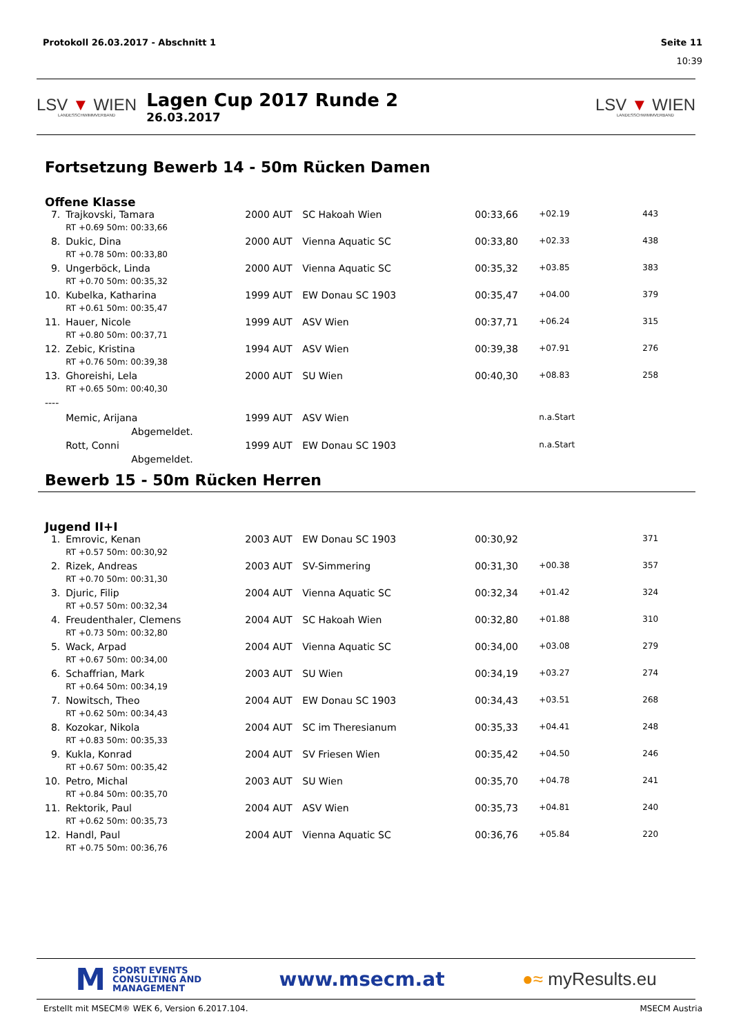Protokoll 26.03.2017 - Abschnitt 1 Seite 11
10:39
LSV ▼ WIEN
LANDESSCHWIMMVERBAND
Lagen Cup 2017 Runde 2
26.03.2017
LSV ▼ WIEN
LANDESSCHWIMMVERBAND
Fortsetzung Bewerb 14 - 50m Rücken Damen
Offene Klasse
| 7. | Trajkovski, Tamara | 2000 | AUT | SC Hakoah Wien | 00:33,66 | +02.19 | 443 |
| | RT +0.69 50m: 00:33,66 | | | | | | |
| 8. | Dukic, Dina | 2000 | AUT | Vienna Aquatic SC | 00:33,80 | +02.33 | 438 |
| | RT +0.78 50m: 00:33,80 | | | | | | |
| 9. | Ungerböck, Linda | 2000 | AUT | Vienna Aquatic SC | 00:35,32 | +03.85 | 383 |
| | RT +0.70 50m: 00:35,32 | | | | | | |
| 10. | Kubelka, Katharina | 1999 | AUT | EW Donau SC 1903 | 00:35,47 | +04.00 | 379 |
| | RT +0.61 50m: 00:35,47 | | | | | | |
| 11. | Hauer, Nicole | 1999 | AUT | ASV Wien | 00:37,71 | +06.24 | 315 |
| | RT +0.80 50m: 00:37,71 | | | | | | |
| 12. | Zebic, Kristina | 1994 | AUT | ASV Wien | 00:39,38 | +07.91 | 276 |
| | RT +0.76 50m: 00:39,38 | | | | | | |
| 13. | Ghoreishi, Lela | 2000 | AUT | SU Wien | 00:40,30 | +08.83 | 258 |
| | RT +0.65 50m: 00:40,30 | | | | | | |
| ---- | | | | | | | |
| | Memic, Arijana | 1999 | AUT | ASV Wien | | n.a.Start | |
| | Abgemeldet. | | | | | | |
| | Rott, Conni | 1999 | AUT | EW Donau SC 1903 | | n.a.Start | |
| | Abgemeldet. | | | | | | |
Bewerb 15 - 50m Rücken Herren
Jugend II+I
| 1. | Emrovic, Kenan | 2003 | AUT | EW Donau SC 1903 | 00:30,92 | | 371 |
| | RT +0.57 50m: 00:30,92 | | | | | | |
| 2. | Rizek, Andreas | 2003 | AUT | SV-Simmering | 00:31,30 | +00.38 | 357 |
| | RT +0.70 50m: 00:31,30 | | | | | | |
| 3. | Djuric, Filip | 2004 | AUT | Vienna Aquatic SC | 00:32,34 | +01.42 | 324 |
| | RT +0.57 50m: 00:32,34 | | | | | | |
| 4. | Freudenthaler, Clemens | 2004 | AUT | SC Hakoah Wien | 00:32,80 | +01.88 | 310 |
| | RT +0.73 50m: 00:32,80 | | | | | | |
| 5. | Wack, Arpad | 2004 | AUT | Vienna Aquatic SC | 00:34,00 | +03.08 | 279 |
| | RT +0.67 50m: 00:34,00 | | | | | | |
| 6. | Schaffrian, Mark | 2003 | AUT | SU Wien | 00:34,19 | +03.27 | 274 |
| | RT +0.64 50m: 00:34,19 | | | | | | |
| 7. | Nowitsch, Theo | 2004 | AUT | EW Donau SC 1903 | 00:34,43 | +03.51 | 268 |
| | RT +0.62 50m: 00:34,43 | | | | | | |
| 8. | Kozokar, Nikola | 2004 | AUT | SC im Theresianum | 00:35,33 | +04.41 | 248 |
| | RT +0.83 50m: 00:35,33 | | | | | | |
| 9. | Kukla, Konrad | 2004 | AUT | SV Friesen Wien | 00:35,42 | +04.50 | 246 |
| | RT +0.67 50m: 00:35,42 | | | | | | |
| 10. | Petro, Michal | 2003 | AUT | SU Wien | 00:35,70 | +04.78 | 241 |
| | RT +0.84 50m: 00:35,70 | | | | | | |
| 11. | Rektorik, Paul | 2004 | AUT | ASV Wien | 00:35,73 | +04.81 | 240 |
| | RT +0.62 50m: 00:35,73 | | | | | | |
| 12. | Handl, Paul | 2004 | AUT | Vienna Aquatic SC | 00:36,76 | +05.84 | 220 |
| | RT +0.75 50m: 00:36,76 | | | | | | |
M SPORT EVENTS
CONSULTING AND
MANAGEMENT
www.msecm.at ●≈ myResults.eu
Erstellt mit MSECM® WEK 6, Version 6.2017.104. MSECM Austria